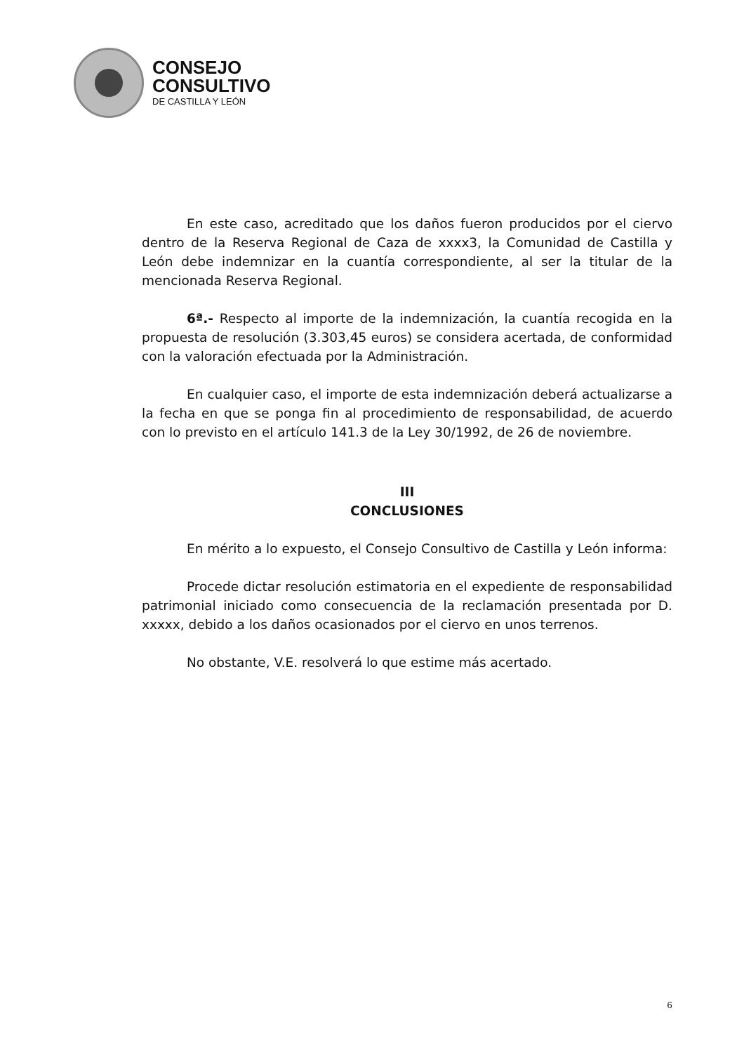CONSEJO
CONSULTIVO
DE CASTILLA Y LEÓN
En este caso, acreditado que los daños fueron producidos por el ciervo dentro de la Reserva Regional de Caza de xxxx3, la Comunidad de Castilla y León debe indemnizar en la cuantía correspondiente, al ser la titular de la mencionada Reserva Regional.
6ª.- Respecto al importe de la indemnización, la cuantía recogida en la propuesta de resolución (3.303,45 euros) se considera acertada, de conformidad con la valoración efectuada por la Administración.
En cualquier caso, el importe de esta indemnización deberá actualizarse a la fecha en que se ponga fin al procedimiento de responsabilidad, de acuerdo con lo previsto en el artículo 141.3 de la Ley 30/1992, de 26 de noviembre.
III
CONCLUSIONES
En mérito a lo expuesto, el Consejo Consultivo de Castilla y León informa:
Procede dictar resolución estimatoria en el expediente de responsabilidad patrimonial iniciado como consecuencia de la reclamación presentada por D. xxxxx, debido a los daños ocasionados por el ciervo en unos terrenos.
No obstante, V.E. resolverá lo que estime más acertado.
6